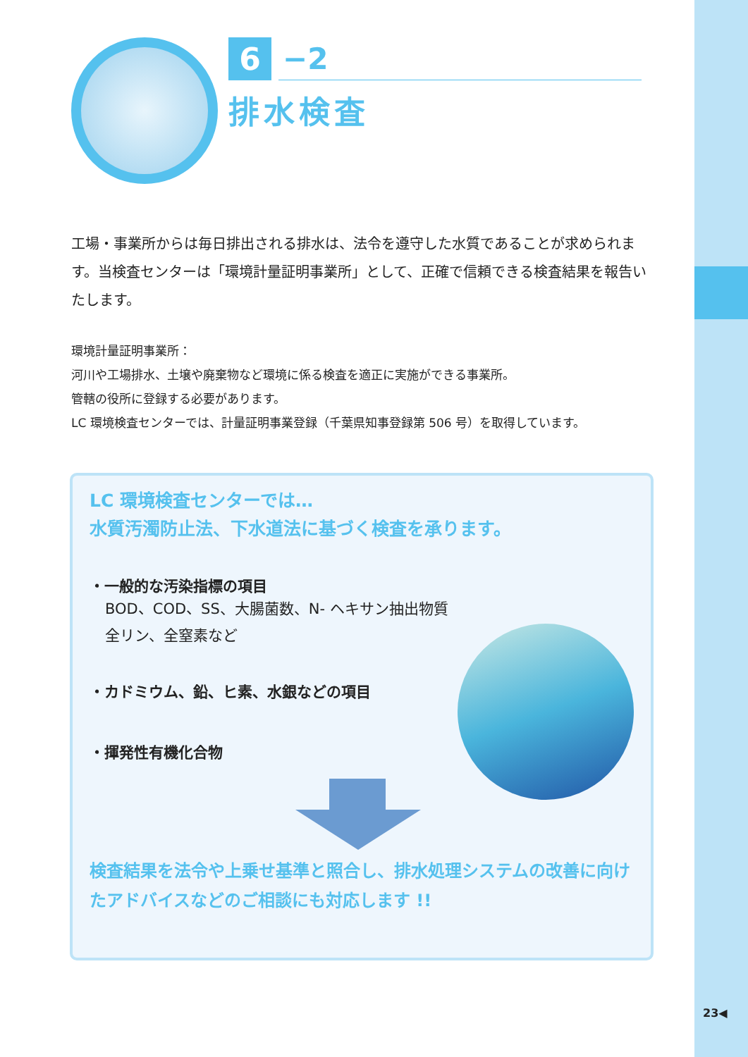6 −2
排水検査
工場・事業所からは毎日排出される排水は、法令を遵守した水質であることが求められます。当検査センターは「環境計量証明事業所」として、正確で信頼できる検査結果を報告いたします。
環境計量証明事業所：
河川や工場排水、土壌や廃棄物など環境に係る検査を適正に実施ができる事業所。
管轄の役所に登録する必要があります。
LC 環境検査センターでは、計量証明事業登録（千葉県知事登録第 506 号）を取得しています。
LC 環境検査センターでは…
水質汚濁防止法、下水道法に基づく検査を承ります。
・一般的な汚染指標の項目
BOD、COD、SS、大腸菌数、N- ヘキサン抽出物質
全リン、全窒素など
・カドミウム、鉛、ヒ素、水銀などの項目
・揮発性有機化合物
検査結果を法令や上乗せ基準と照合し、排水処理システムの改善に向けたアドバイスなどのご相談にも対応します !!
23◀